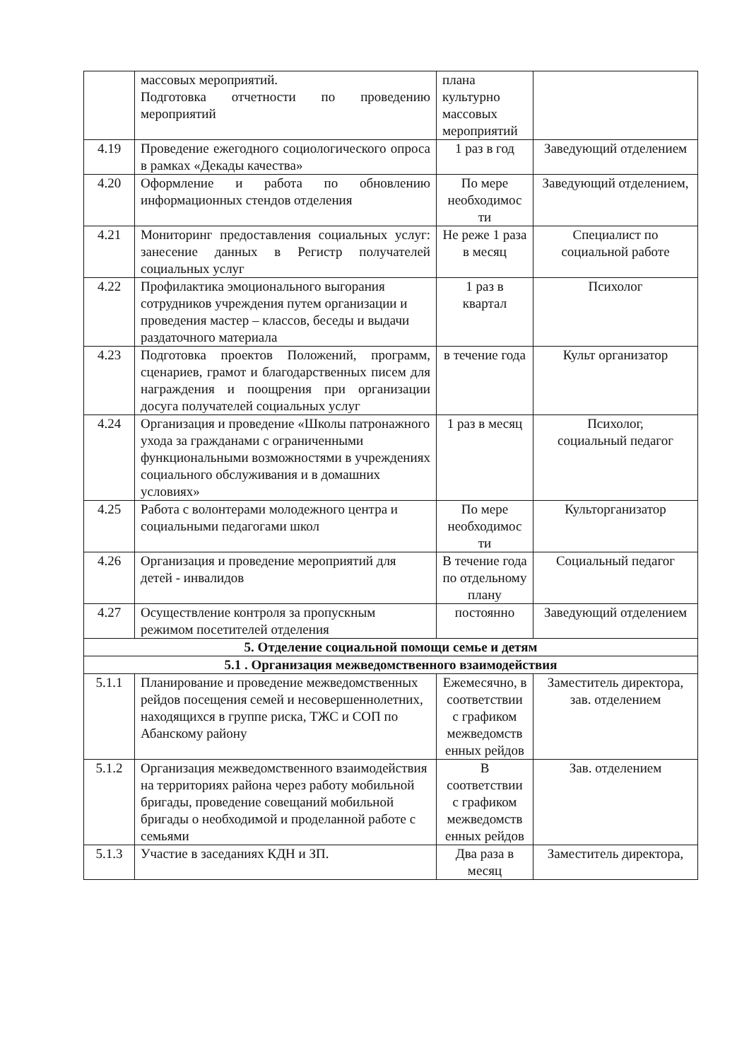| | массовых мероприятий. Подготовка отчетности по проведению мероприятий | плана культурно массовых мероприятий | |
| 4.19 | Проведение ежегодного социологического опроса в рамках «Декады качества» | 1 раз в год | Заведующий отделением |
| 4.20 | Оформление и работа по обновлению информационных стендов отделения | По мере необходимос ти | Заведующий отделением, |
| 4.21 | Мониторинг предоставления социальных услуг: занесение данных в Регистр получателей социальных услуг | Не реже 1 раза в месяц | Специалист по социальной работе |
| 4.22 | Профилактика эмоционального выгорания сотрудников учреждения путем организации и проведения мастер – классов, беседы и выдачи раздаточного материала | 1 раз в квартал | Психолог |
| 4.23 | Подготовка проектов Положений, программ, сценариев, грамот и благодарственных писем для награждения и поощрения при организации досуга получателей социальных услуг | в течение года | Культ организатор |
| 4.24 | Организация и проведение «Школы патронажного ухода за гражданами с ограниченными функциональными возможностями в учреждениях социального обслуживания и в домашних условиях» | 1 раз в месяц | Психолог, социальный педагог |
| 4.25 | Работа с волонтерами молодежного центра и социальными педагогами школ | По мере необходимос ти | Культорганизатор |
| 4.26 | Организация и проведение мероприятий для детей - инвалидов | В течение года по отдельному плану | Социальный педагог |
| 4.27 | Осуществление контроля за пропускным режимом посетителей отделения | постоянно | Заведующий отделением |
| 5. Отделение социальной помощи семье и детям | | | |
| 5.1 . Организация межведомственного взаимодействия | | | |
| 5.1.1 | Планирование и проведение межведомственных рейдов посещения семей и несовершеннолетних, находящихся в группе риска, ТЖС и СОП по Абанскому району | Ежемесячно, в соответствии с графиком межведомств енных рейдов | Заместитель директора, зав. отделением |
| 5.1.2 | Организация межведомственного взаимодействия на территориях района через работу мобильной бригады, проведение совещаний мобильной бригады о необходимой и проделанной работе с семьями | В соответствии с графиком межведомств енных рейдов | Зав. отделением |
| 5.1.3 | Участие в заседаниях КДН и ЗП. | Два раза в месяц | Заместитель директора, |